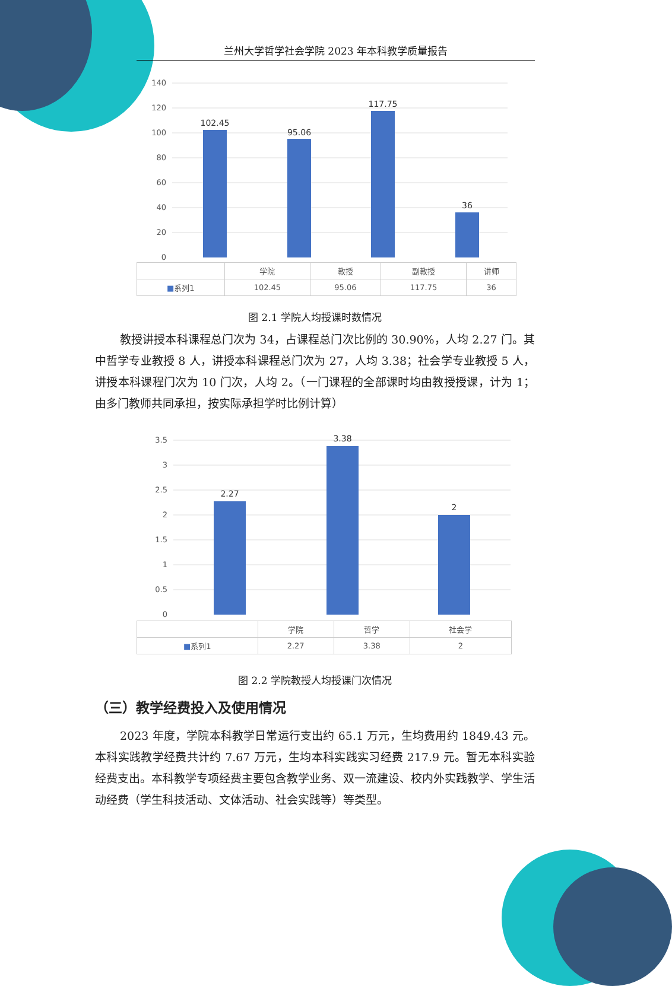兰州大学哲学社会学院 2023 年本科教学质量报告
140
120
100
80
60
40
20
0
102.45
95.06
117.75
36
| | 学院 | 教授 | 副教授 | 讲师 |
| --- | --- | --- | --- | --- |
| ■ 系列1 | 102.45 | 95.06 | 117.75 | 36 |
图 2.1 学院人均授课时数情况
教授讲授本科课程总门次为 34，占课程总门次比例的 30.90%，人均 2.27 门。其中哲学专业教授 8 人，讲授本科课程总门次为 27，人均 3.38；社会学专业教授 5 人，讲授本科课程门次为 10 门次，人均 2。（一门课程的全部课时均由教授授课，计为 1；由多门教师共同承担，按实际承担学时比例计算）
3.5
3
2.5
2
1.5
1
0.5
0
2.27
3.38
2
| | 学院 | 哲学 | 社会学 |
| --- | --- | --- | --- |
| ■ 系列1 | 2.27 | 3.38 | 2 |
图 2.2 学院教授人均授课门次情况
（三）教学经费投入及使用情况
2023 年度，学院本科教学日常运行支出约 65.1 万元，生均费用约 1849.43 元。本科实践教学经费共计约 7.67 万元，生均本科实践实习经费 217.9 元。暂无本科实验经费支出。本科教学专项经费主要包含教学业务、双一流建设、校内外实践教学、学生活动经费（学生科技活动、文体活动、社会实践等）等类型。